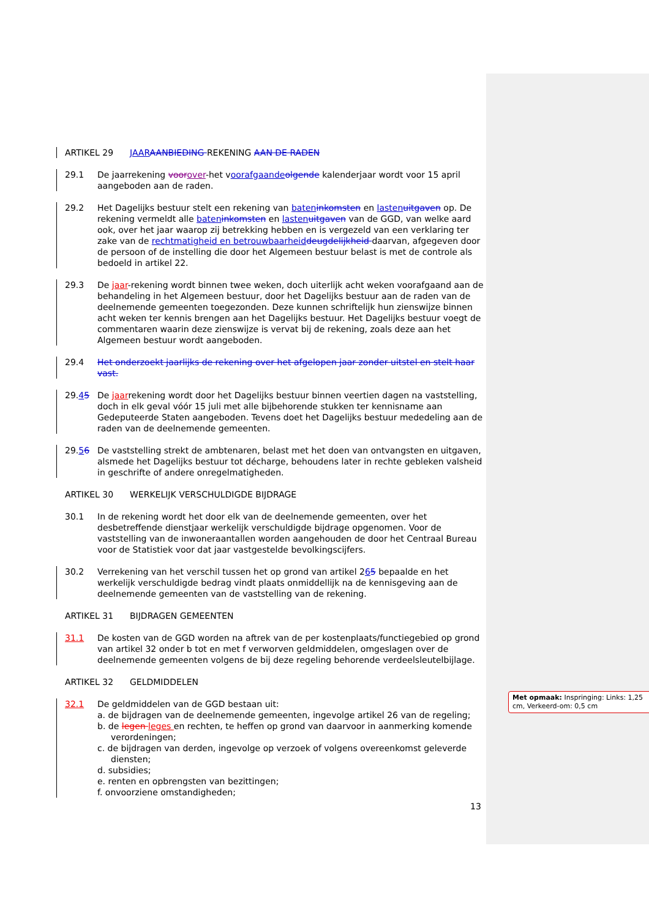ARTIKEL 29 JAAR AANBIEDING REKENING AAN DE RADEN
29.1 De jaarrekening voor over-het voorafgaande olgende kalenderjaar wordt voor 15 april aangeboden aan de raden.
29.2 Het Dagelijks bestuur stelt een rekening van baten inkomsten en lasten uitgaven op. De rekening vermeldt alle baten inkomsten en lasten uitgaven van de GGD, van welke aard ook, over het jaar waarop zij betrekking hebben en is vergezeld van een verklaring ter zake van de rechtmatigheid en betrouwbaarheid deugdelijkheid daarvan, afgegeven door de persoon of de instelling die door het Algemeen bestuur belast is met de controle als bedoeld in artikel 22.
29.3 De jaar-rekening wordt binnen twee weken, doch uiterlijk acht weken voorafgaand aan de behandeling in het Algemeen bestuur, door het Dagelijks bestuur aan de raden van de deelnemende gemeenten toegezonden. Deze kunnen schriftelijk hun zienswijze binnen acht weken ter kennis brengen aan het Dagelijks bestuur. Het Dagelijks bestuur voegt de commentaren waarin deze zienswijze is vervat bij de rekening, zoals deze aan het Algemeen bestuur wordt aangeboden.
29.4 Het onderzoekt jaarlijks de rekening over het afgelopen jaar zonder uitstel en stelt haar vast.
29.45 De jaarrekening wordt door het Dagelijks bestuur binnen veertien dagen na vaststelling, doch in elk geval vóór 15 juli met alle bijbehorende stukken ter kennisname aan Gedeputeerde Staten aangeboden. Tevens doet het Dagelijks bestuur mededeling aan de raden van de deelnemende gemeenten.
29.56 De vaststelling strekt de ambtenaren, belast met het doen van ontvangsten en uitgaven, alsmede het Dagelijks bestuur tot décharge, behoudens later in rechte gebleken valsheid in geschrifte of andere onregelmatigheden.
ARTIKEL 30 WERKELIJK VERSCHULDIGDE BIJDRAGE
30.1 In de rekening wordt het door elk van de deelnemende gemeenten, over het desbetreffende dienstjaar werkelijk verschuldigde bijdrage opgenomen. Voor de vaststelling van de inwoneraantallen worden aangehouden de door het Centraal Bureau voor de Statistiek voor dat jaar vastgestelde bevolkingscijfers.
30.2 Verrekening van het verschil tussen het op grond van artikel 265 bepaalde en het werkelijk verschuldigde bedrag vindt plaats onmiddellijk na de kennisgeving aan de deelnemende gemeenten van de vaststelling van de rekening.
ARTIKEL 31 BIJDRAGEN GEMEENTEN
31.1 De kosten van de GGD worden na aftrek van de per kostenplaats/functiegebied op grond van artikel 32 onder b tot en met f verworven geldmiddelen, omgeslagen over de deelnemende gemeenten volgens de bij deze regeling behorende verdeelsleutelbijlage.
ARTIKEL 32 GELDMIDDELEN
32.1 De geldmiddelen van de GGD bestaan uit:
a. de bijdragen van de deelnemende gemeenten, ingevolge artikel 26 van de regeling;
b. de legen leges en rechten, te heffen op grond van daarvoor in aanmerking komende verordeningen;
c. de bijdragen van derden, ingevolge op verzoek of volgens overeenkomst geleverde diensten;
d. subsidies;
e. renten en opbrengsten van bezittingen;
f. onvoorziene omstandigheden;
Met opmaak: Inspringing: Links: 1,25 cm, Verkeerd-om: 0,5 cm
13